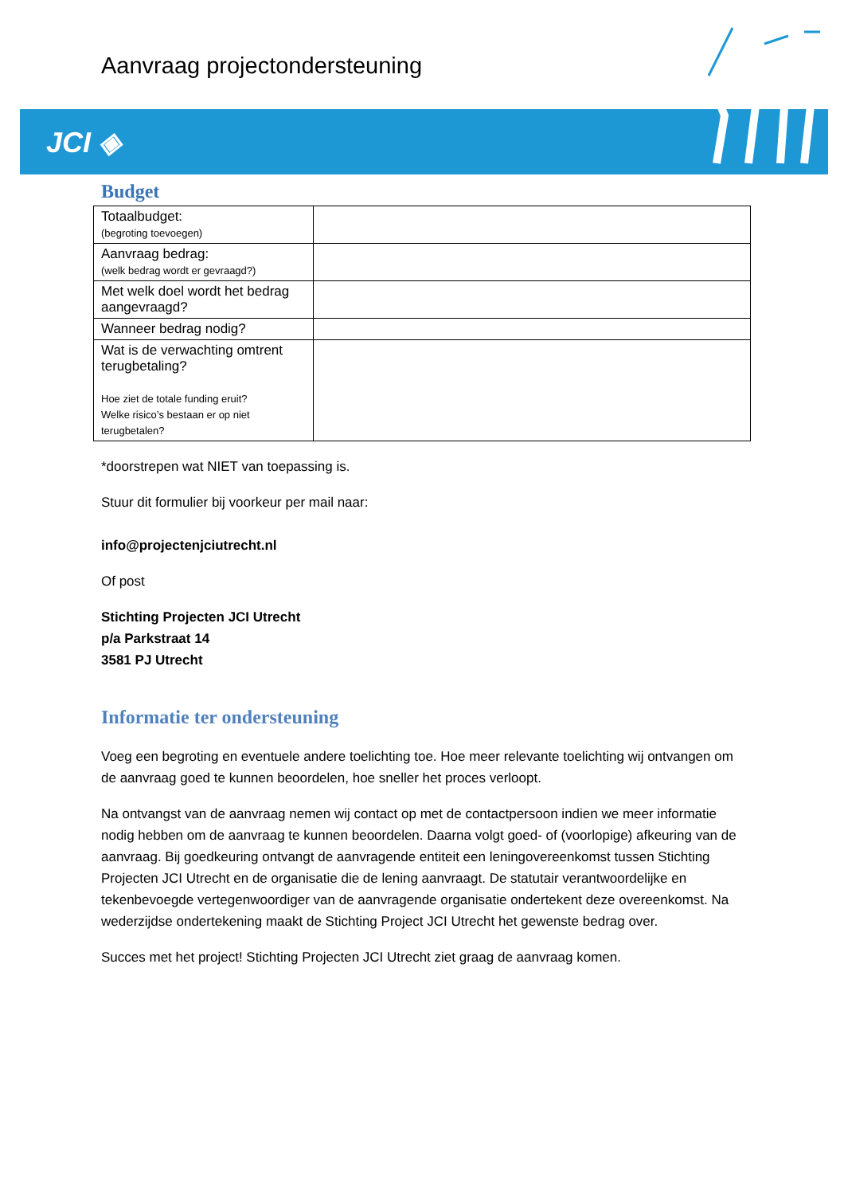Aanvraag projectondersteuning
JCI ◈
Budget
| Totaalbudget: (begroting toevoegen) | |
| Aanvraag bedrag: (welk bedrag wordt er gevraagd?) | |
| Met welk doel wordt het bedrag aangevraagd? | |
| Wanneer bedrag nodig? | |
| Wat is de verwachting omtrent terugbetaling? Hoe ziet de totale funding eruit? Welke risico’s bestaan er op niet terugbetalen? | |
*doorstrepen wat NIET van toepassing is.
Stuur dit formulier bij voorkeur per mail naar:
info@projectenjciutrecht.nl
Of post
Stichting Projecten JCI Utrecht
p/a Parkstraat 14
3581 PJ Utrecht
Informatie ter ondersteuning
Voeg een begroting en eventuele andere toelichting toe. Hoe meer relevante toelichting wij ontvangen om de aanvraag goed te kunnen beoordelen, hoe sneller het proces verloopt.
Na ontvangst van de aanvraag nemen wij contact op met de contactpersoon indien we meer informatie nodig hebben om de aanvraag te kunnen beoordelen. Daarna volgt goed- of (voorlopige) afkeuring van de aanvraag. Bij goedkeuring ontvangt de aanvragende entiteit een leningovereenkomst tussen Stichting Projecten JCI Utrecht en de organisatie die de lening aanvraagt. De statutair verantwoordelijke en tekenbevoegde vertegenwoordiger van de aanvragende organisatie ondertekent deze overeenkomst. Na wederzijdse ondertekening maakt de Stichting Project JCI Utrecht het gewenste bedrag over.
Succes met het project! Stichting Projecten JCI Utrecht ziet graag de aanvraag komen.